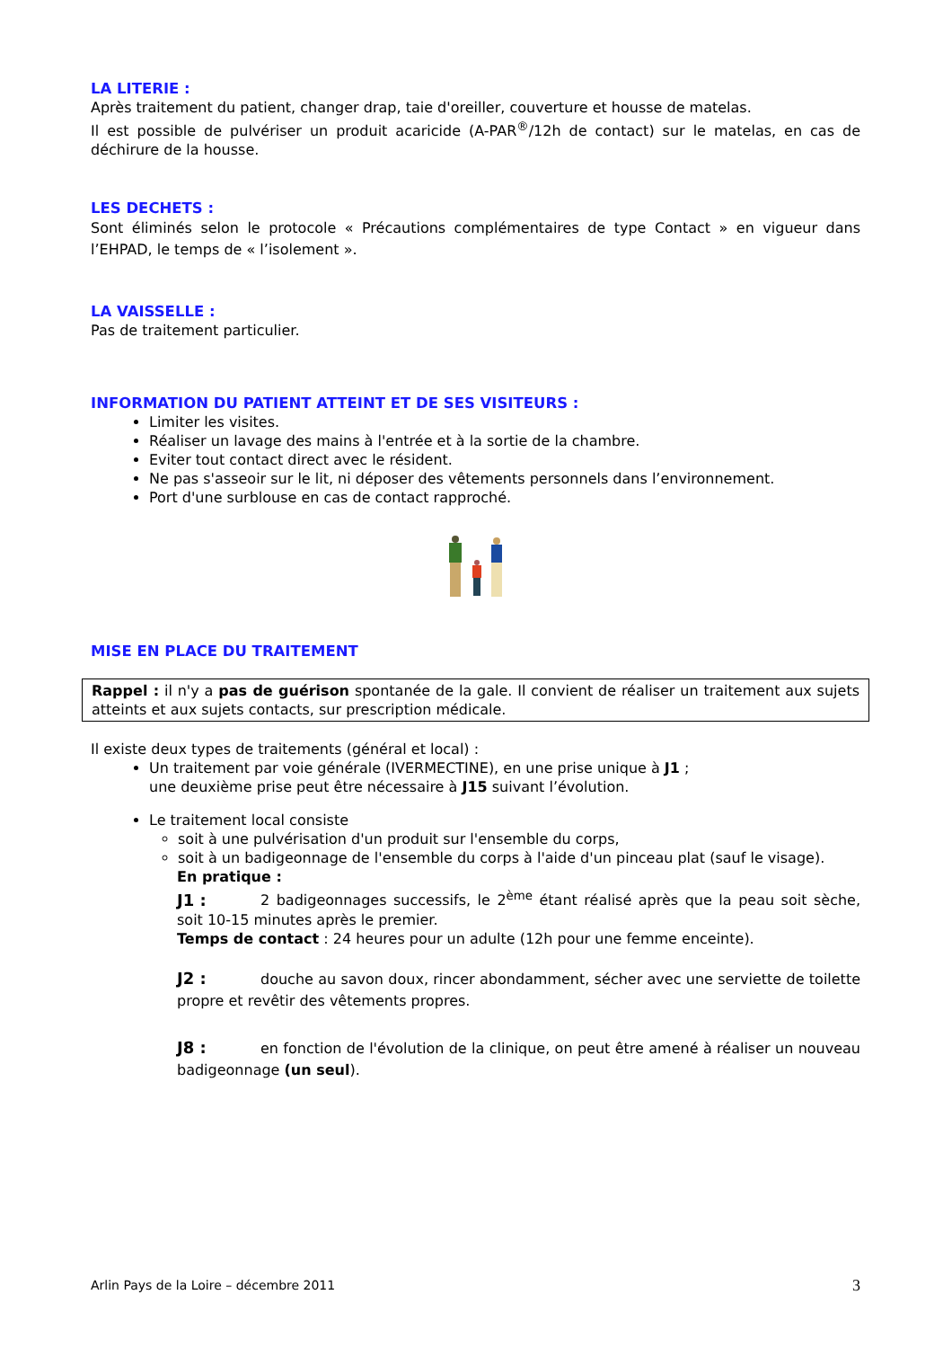LA LITERIE :
Après traitement du patient, changer drap, taie d'oreiller, couverture et housse de matelas.
Il est possible de pulvériser un produit acaricide (A-PAR<sup>®</sup>/12h de contact) sur le matelas, en cas de déchirure de la housse.
LES DECHETS :
Sont éliminés selon le protocole « Précautions complémentaires de type Contact » en vigueur dans l’EHPAD, le temps de « l’isolement ».
LA VAISSELLE :
Pas de traitement particulier.
INFORMATION DU PATIENT ATTEINT ET DE SES VISITEURS :
Limiter les visites.
Réaliser un lavage des mains à l'entrée et à la sortie de la chambre.
Eviter tout contact direct avec le résident.
Ne pas s'asseoir sur le lit, ni déposer des vêtements personnels dans l’environnement.
Port d'une surblouse en cas de contact rapproché.
MISE EN PLACE DU TRAITEMENT
Rappel : il n'y a pas de guérison spontanée de la gale. Il convient de réaliser un traitement aux sujets atteints et aux sujets contacts, sur prescription médicale.
Il existe deux types de traitements (général et local) :
Un traitement par voie générale (IVERMECTINE), en une prise unique à J1 ;
une deuxième prise peut être nécessaire à J15 suivant l’évolution.
Le traitement local consiste
soit à une pulvérisation d'un produit sur l'ensemble du corps,
soit à un badigeonnage de l'ensemble du corps à l'aide d'un pinceau plat (sauf le visage).
En pratique :
J1 : 2 badigeonnages successifs, le 2<sup>ème</sup> étant réalisé après que la peau soit sèche, soit 10-15 minutes après le premier.
Temps de contact : 24 heures pour un adulte (12h pour une femme enceinte).
J2 : douche au savon doux, rincer abondamment, sécher avec une serviette de toilette propre et revêtir des vêtements propres.
J8 : en fonction de l'évolution de la clinique, on peut être amené à réaliser un nouveau badigeonnage (un seul).
Arlin Pays de la Loire – décembre 2011 3